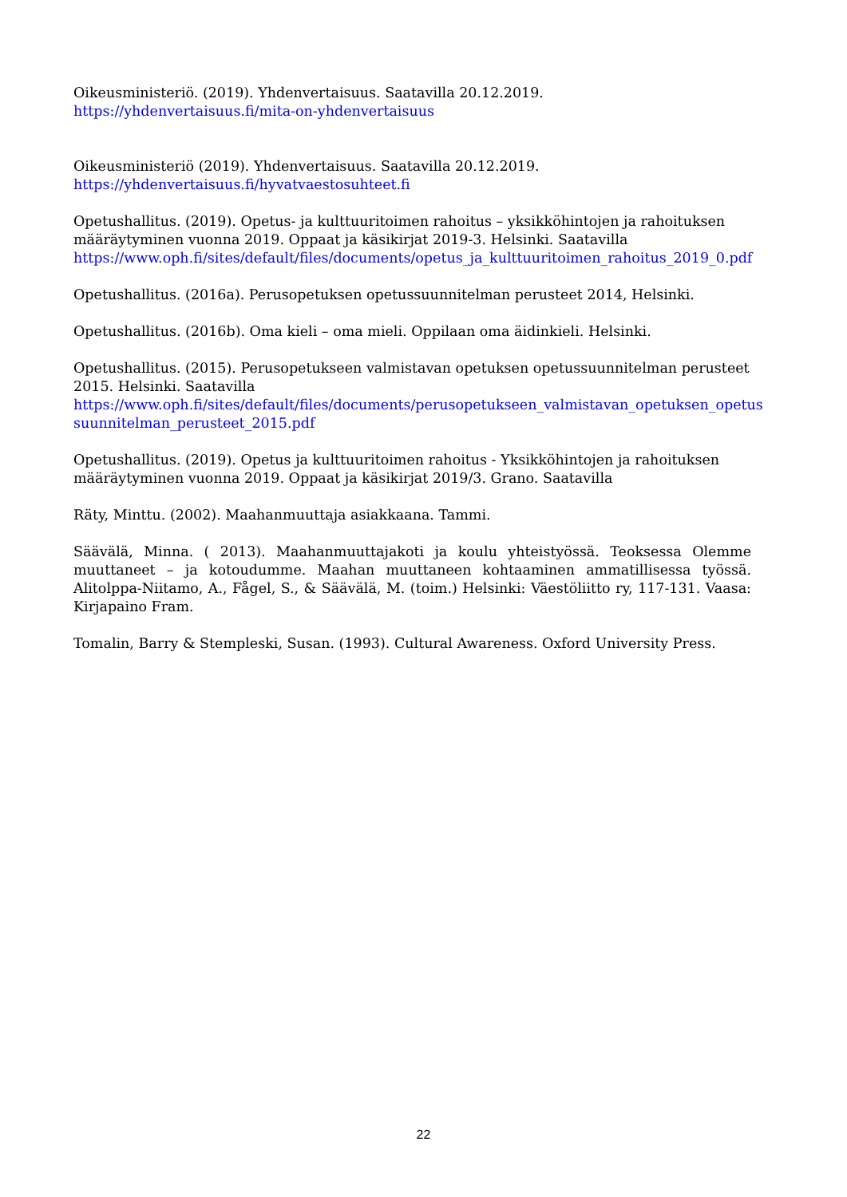Oikeusministeriö. (2019). Yhdenvertaisuus. Saatavilla 20.12.2019. https://yhdenvertaisuus.fi/mita-on-yhdenvertaisuus
Oikeusministeriö (2019). Yhdenvertaisuus. Saatavilla 20.12.2019.
https://yhdenvertaisuus.fi/hyvatvaestosuhteet.fi
Opetushallitus. (2019). Opetus- ja kulttuuritoimen rahoitus – yksikköhintojen ja rahoituksen määräytyminen vuonna 2019. Oppaat ja käsikirjat 2019-3. Helsinki. Saatavilla https://www.oph.fi/sites/default/files/documents/opetus_ja_kulttuuritoimen_rahoitus_2019_0.pdf
Opetushallitus. (2016a). Perusopetuksen opetussuunnitelman perusteet 2014, Helsinki.
Opetushallitus. (2016b). Oma kieli – oma mieli. Oppilaan oma äidinkieli. Helsinki.
Opetushallitus. (2015). Perusopetukseen valmistavan opetuksen opetussuunnitelman perusteet 2015. Helsinki. Saatavilla
https://www.oph.fi/sites/default/files/documents/perusopetukseen_valmistavan_opetuksen_opetus suunnitelman_perusteet_2015.pdf
Opetushallitus. (2019). Opetus ja kulttuuritoimen rahoitus - Yksikköhintojen ja rahoituksen määräytyminen vuonna 2019. Oppaat ja käsikirjat 2019/3. Grano. Saatavilla
Räty, Minttu. (2002). Maahanmuuttaja asiakkaana. Tammi.
Säävälä, Minna. ( 2013). Maahanmuuttajakoti ja koulu yhteistyössä. Teoksessa Olemme muuttaneet – ja kotoudumme. Maahan muuttaneen kohtaaminen ammatillisessa työssä. Alitolppa-Niitamo, A., Fågel, S., & Säävälä, M. (toim.) Helsinki: Väestöliitto ry, 117-131. Vaasa: Kirjapaino Fram.
Tomalin, Barry & Stempleski, Susan. (1993). Cultural Awareness. Oxford University Press.
22